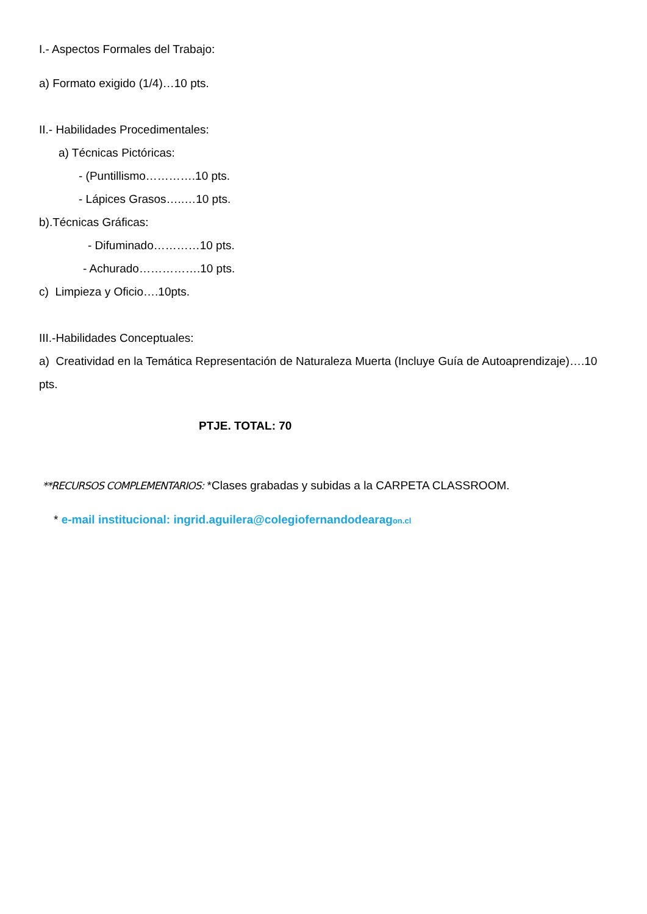I.- Aspectos Formales del Trabajo:
a) Formato exigido (1/4)…10 pts.
II.- Habilidades Procedimentales:
a) Técnicas Pictóricas:
- (Puntillismo………….10 pts.
- Lápices Grasos…..…10 pts.
b).Técnicas Gráficas:
- Difuminado…………10 pts.
- Achurado…………….10 pts.
c) Limpieza y Oficio….10pts.
III.-Habilidades Conceptuales:
a) Creatividad en la Temática Representación de Naturaleza Muerta (Incluye Guía de Autoaprendizaje)….10 pts.
PTJE. TOTAL: 70
**RECURSOS COMPLEMENTARIOS: *Clases grabadas y subidas a la CARPETA CLASSROOM.
* e-mail institucional: ingrid.aguilera@colegiofernandodearagon.cl